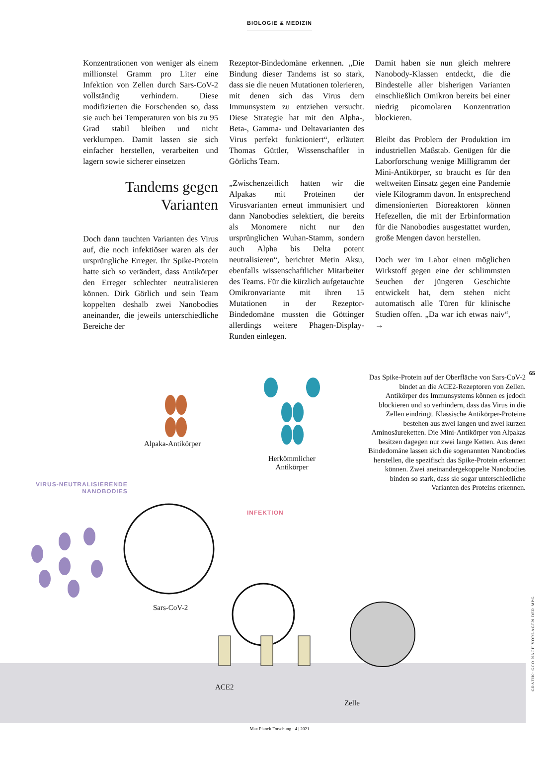BIOLOGIE & MEDIZIN
Konzentrationen von weniger als einem millionstel Gramm pro Liter eine Infektion von Zellen durch Sars-CoV-2 vollständig verhindern. Diese modifizierten die Forschenden so, dass sie auch bei Temperaturen von bis zu 95 Grad stabil bleiben und nicht verklumpen. Damit lassen sie sich einfacher herstellen, verarbeiten und lagern sowie sicherer einsetzen
Tandems gegen Varianten
Doch dann tauchten Varianten des Virus auf, die noch infektiöser waren als der ursprüngliche Erreger. Ihr Spike-Protein hatte sich so verändert, dass Antikörper den Erreger schlechter neutralisieren können. Dirk Görlich und sein Team koppelten deshalb zwei Nanobodies aneinander, die jeweils unterschiedliche Bereiche der
Rezeptor-Bindedomäne erkennen. „Die Bindung dieser Tandems ist so stark, dass sie die neuen Mutationen tolerieren, mit denen sich das Virus dem Immunsystem zu entziehen versucht. Diese Strategie hat mit den Alpha-, Beta-, Gamma- und Deltavarianten des Virus perfekt funktioniert“, erläutert Thomas Güttler, Wissenschaftler in Görlichs Team.
„Zwischenzeitlich hatten wir die Alpakas mit Proteinen der Virusvarianten erneut immunisiert und dann Nanobodies selektiert, die bereits als Monomere nicht nur den ursprünglichen Wuhan-Stamm, sondern auch Alpha bis Delta potent neutralisieren“, berichtet Metin Aksu, ebenfalls wissenschaftlicher Mitarbeiter des Teams. Für die kürzlich aufgetauchte Omikronvariante mit ihren 15 Mutationen in der Rezeptor-Bindedomäne mussten die Göttinger allerdings weitere Phagen-Display-Runden einlegen.
Damit haben sie nun gleich mehrere Nanobody-Klassen entdeckt, die die Bindestelle aller bisherigen Varianten einschließlich Omikron bereits bei einer niedrig picomolaren Konzentration blockieren.
Bleibt das Problem der Produktion im industriellen Maßstab. Genügen für die Laborforschung wenige Milligramm der Mini-Antikörper, so braucht es für den weltweiten Einsatz gegen eine Pandemie viele Kilogramm davon. In entsprechend dimensionierten Bioreaktoren können Hefezellen, die mit der Erbinformation für die Nanobodies ausgestattet wurden, große Mengen davon herstellen.
Doch wer im Labor einen möglichen Wirkstoff gegen eine der schlimmsten Seuchen der jüngeren Geschichte entwickelt hat, dem stehen nicht automatisch alle Türen für klinische Studien offen. „Da war ich etwas naiv“, →
Das Spike-Protein auf der Oberfläche von Sars-CoV-2 bindet an die ACE2-Rezeptoren von Zellen. Antikörper des Immunsystems können es jedoch blockieren und so verhindern, dass das Virus in die Zellen eindringt. Klassische Antikörper-Proteine bestehen aus zwei langen und zwei kurzen Aminosäureketten. Die Mini-Antikörper von Alpakas besitzen dagegen nur zwei lange Ketten. Aus deren Bindedomäne lassen sich die sogenannten Nanobodies herstellen, die spezifisch das Spike-Protein erkennen können. Zwei aneinandergekoppelte Nanobodies binden so stark, dass sie sogar unterschiedliche Varianten des Proteins erkennen.
Alpaka-Antikörper
Herkömmlicher
Antikörper
VIRUS-NEUTRALISIERENDE
NANOBODIES
INFEKTION
Sars-CoV-2
ACE2
Zelle
65
GRAFIK: GCO NACH VORLAGEN DER MPG
Max Planck Forschung · 4 | 2021